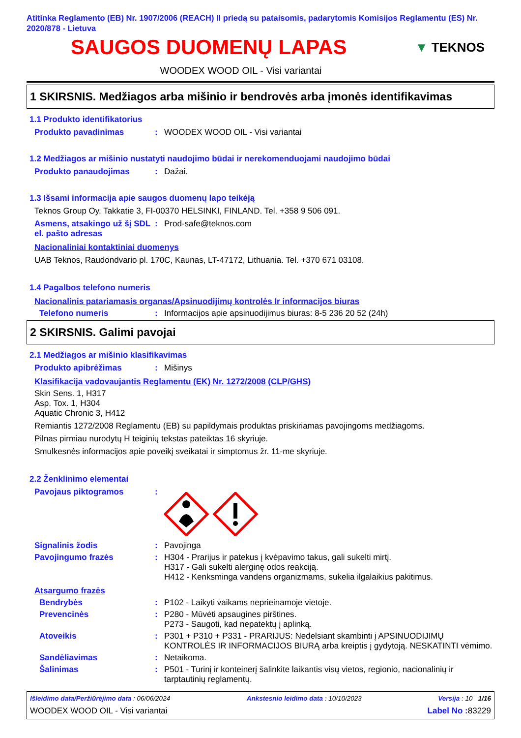Atitinka Reglamento (EB) Nr. 1907/2006 (REACH) II priedą su pataisomis, padarytomis Komisijos Reglamentu (ES) Nr. 2020/878 - Lietuva
SAUGOS DUOMENŲ LAPAS
▼ TEKNOS
WOODEX WOOD OIL - Visi variantai
1 SKIRSNIS. Medžiagos arba mišinio ir bendrovės arba įmonės identifikavimas
1.1 Produkto identifikatorius
Produkto pavadinimas : WOODEX WOOD OIL - Visi variantai
1.2 Medžiagos ar mišinio nustatyti naudojimo būdai ir nerekomenduojami naudojimo būdai
Produkto panaudojimas : Dažai.
1.3 Išsami informacija apie saugos duomenų lapo teikėją
Teknos Group Oy, Takkatie 3, FI-00370 HELSINKI, FINLAND. Tel. +358 9 506 091.
Asmens, atsakingo už šį SDL el. pašto adresas
: Prod-safe@teknos.com
Nacionaliniai kontaktiniai duomenys
UAB Teknos, Raudondvario pl. 170C, Kaunas, LT-47172, Lithuania. Tel. +370 671 03108.
1.4 Pagalbos telefono numeris
Nacionalinis patariamasis organas/Apsinuodijimų kontrolės Ir informacijos biuras
Telefono numeris : Informacijos apie apsinuodijimus biuras: 8-5 236 20 52 (24h)
2 SKIRSNIS. Galimi pavojai
2.1 Medžiagos ar mišinio klasifikavimas
Produkto apibrėžimas : Mišinys
Klasifikacija vadovaujantis Reglamentu (EK) Nr. 1272/2008 (CLP/GHS)
Skin Sens. 1, H317
Asp. Tox. 1, H304
Aquatic Chronic 3, H412
Remiantis 1272/2008 Reglamentu (EB) su papildymais produktas priskiriamas pavojingoms medžiagoms.
Pilnas pirmiau nurodytų H teiginių tekstas pateiktas 16 skyriuje.
Smulkesnės informacijos apie poveikį sveikatai ir simptomus žr. 11-me skyriuje.
2.2 Ženklinimo elementai
Pavojaus piktogramos :
Signalinis žodis : Pavojinga
Pavojingumo frazės : H304 - Prarijus ir patekus į kvėpavimo takus, gali sukelti mirtį.
H317 - Gali sukelti alerginę odos reakciją.
H412 - Kenksminga vandens organizmams, sukelia ilgalaikius pakitimus.
Atsargumo frazės
Bendrybės : P102 - Laikyti vaikams neprieinamoje vietoje.
Prevencinės : P280 - Mūvėti apsaugines pirštines.
P273 - Saugoti, kad nepatektų į aplinką.
Atoveikis : P301 + P310 + P331 - PRARIJUS: Nedelsiant skambinti į APSINUODIJIMŲ KONTROLĖS IR INFORMACIJOS BIURĄ arba kreiptis į gydytoją. NESKATINTI vėmimo.
Sandėliavimas : Netaikoma.
Šalinimas : P501 - Turinį ir konteinerį šalinkite laikantis visų vietos, regionio, nacionalinių ir tarptautinių reglamentų.
Išleidimo data/Peržiūrėjimo data : 06/06/2024 Ankstesnio leidimo data : 10/10/2023 Versija : 10 1/16
WOODEX WOOD OIL - Visi variantai Label No : 83229